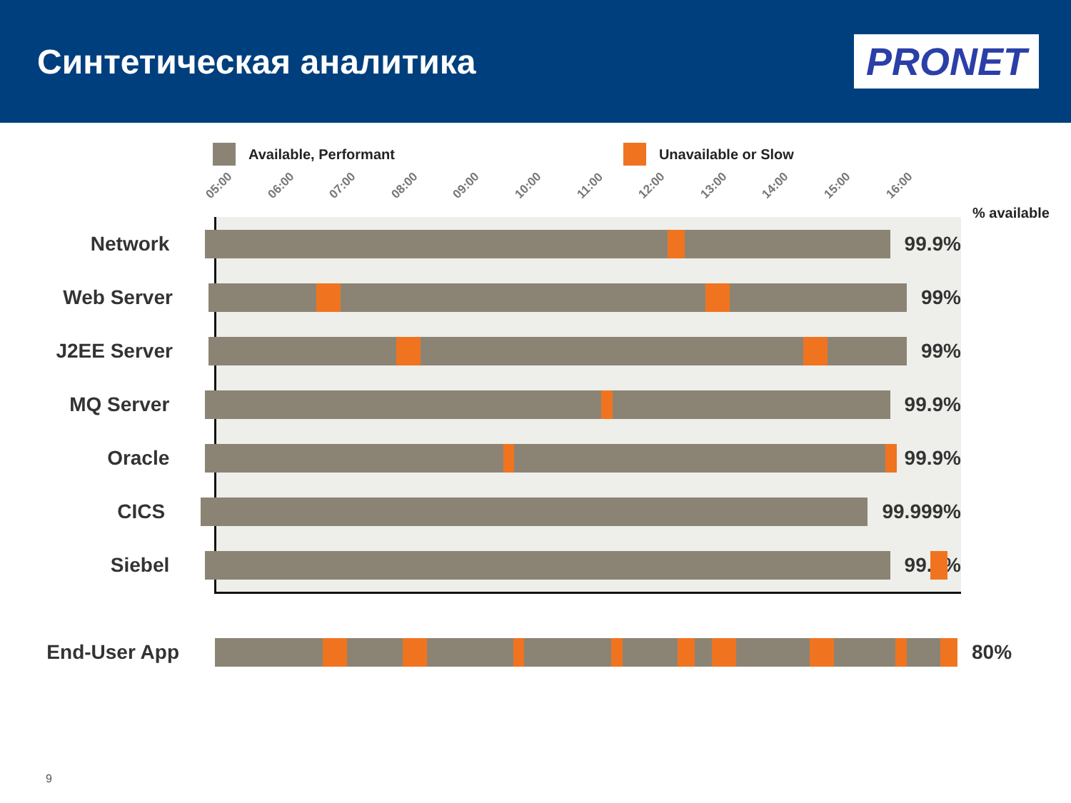Синтетическая аналитика
PRONET
Available, Performant Unavailable or Slow
05:00
06:00
07:00
08:00
09:00
10:00
11:00
12:00
13:00
14:00
15:00
16:00
% available
Network 99.9%
Web Server 99%
J2EE Server 99%
MQ Server 99.9%
Oracle 99.9%
CICS 99.999%
Siebel 99.9%
End-User App 80%
9